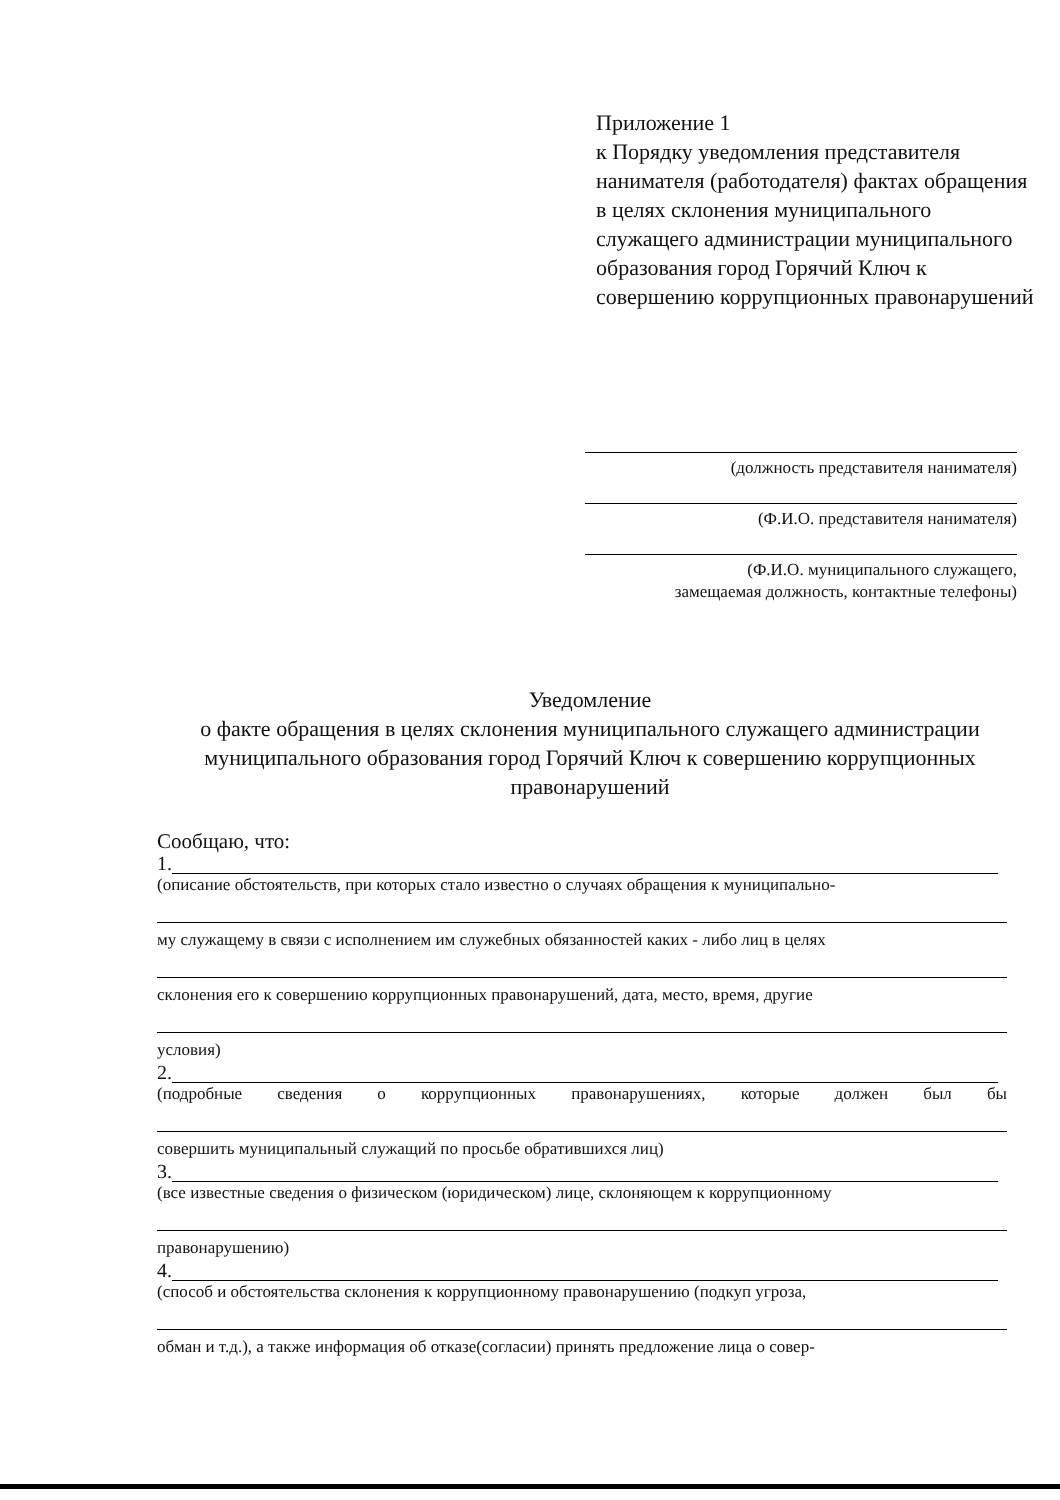Приложение 1
к Порядку уведомления представителя нанимателя (работодателя) фактах обращения в целях склонения муниципального служащего администрации муниципального образования город Горячий Ключ к совершению коррупционных правонарушений
(должность представителя нанимателя)
(Ф.И.О. представителя нанимателя)
(Ф.И.О. муниципального служащего,
замещаемая должность, контактные телефоны)
Уведомление
о факте обращения в целях склонения муниципального служащего администрации муниципального образования город Горячий Ключ к совершению коррупционных правонарушений
Сообщаю, что:
1.
(описание обстоятельств, при которых стало известно о случаях обращения к муниципально-
му служащему в связи с исполнением им служебных обязанностей каких - либо лиц в целях
склонения его к совершению коррупционных правонарушений, дата, место, время, другие
условия)
2.
(подробные сведения о коррупционных правонарушениях, которые должен был бы
совершить муниципальный служащий по просьбе обратившихся лиц)
3.
(все известные сведения о физическом (юридическом) лице, склоняющем к коррупционному
правонарушению)
4.
(способ и обстоятельства склонения к коррупционному правонарушению (подкуп угроза,
обман и т.д.), а также информация об отказе(согласии) принять предложение лица о совер-